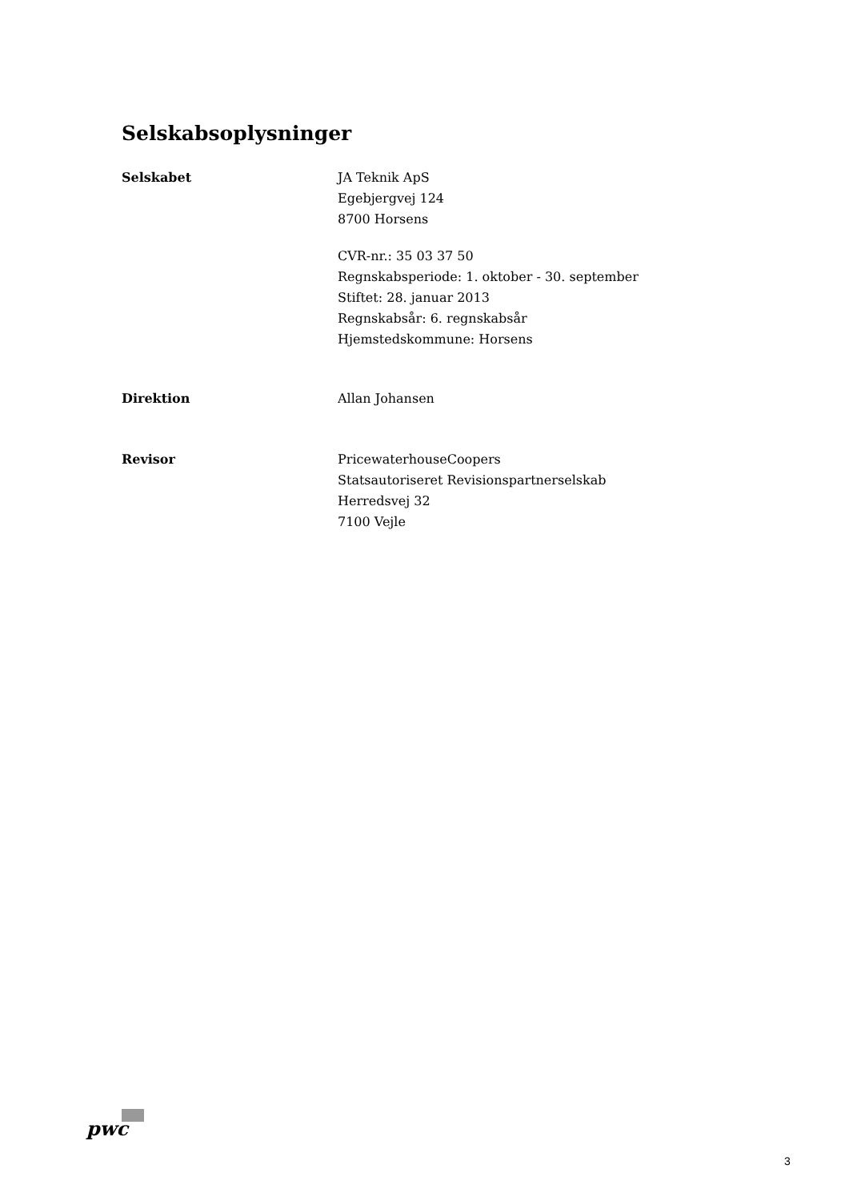Selskabsoplysninger
Selskabet JA Teknik ApS
Egebjergvej 124
8700 Horsens
CVR-nr.: 35 03 37 50
Regnskabsperiode: 1. oktober - 30. september
Stiftet: 28. januar 2013
Regnskabsår: 6. regnskabsår
Hjemstedskommune: Horsens
Direktion Allan Johansen
Revisor PricewaterhouseCoopers
Statsautoriseret Revisionspartnerselskab
Herredsvej 32
7100 Vejle
pwc
3